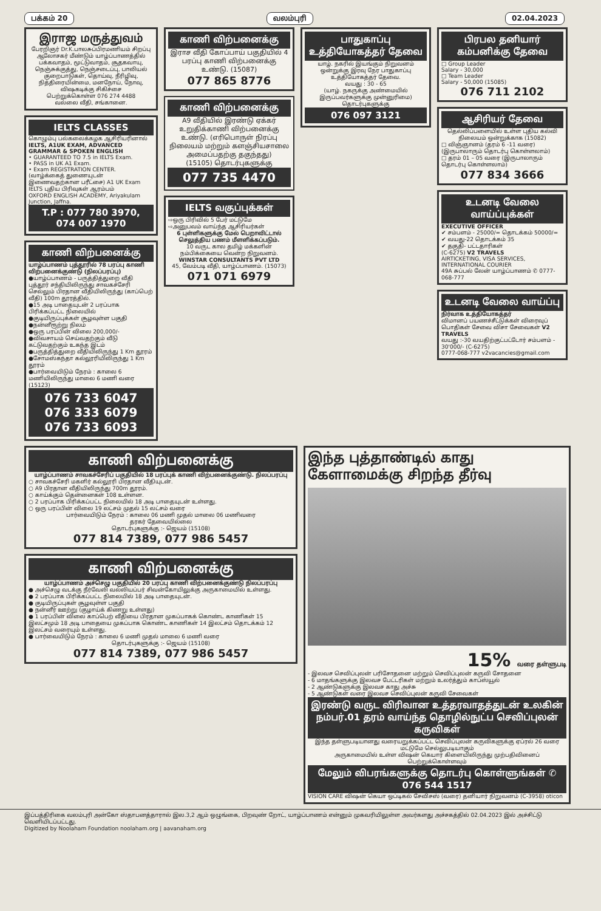பக்கம் 20 வலம்புரி 02.04.2023
இராஜ மருத்துவம்
பேரறிஞர் Dr.K.பாலசுப்பிரமணியம் சிறப்பு ஆலோசகர் மீண்டும் யாழ்ப்பாணத்தில் பக்கவாதம், மூட்டுவாதம், சூதகவாயு, நெஞ்சுக்குத்து, நெஞ்சடைப்பு, பாலியல் குறைபாடுகள், தொய்வு, நீரிழிவு, நித்திரையின்மை, மனநோய், நோவு, விஷகடிக்கு சிகிச்சை
பெற்றுக்கொள்ள 076 274 4488
வல்லை வீதி, சங்கானை.
IELTS CLASSES
கொழும்பு பல்கலைக்கழக ஆசிரியரினால்
IELTS, A1UK EXAM, ADVANCED GRAMMAR & SPOKEN ENGLISH
• GUARANTEED TO 7.5 in IELTS Exam.
• PASS in UK A1 Exam.
• Exam REGISTRATION CENTER.
(வாழ்க்கைத் துணையுடன் இணைவதற்கான பரீட்சை) A1 UK Exam IELTS புதிய பிரிவுகள் ஆரம்பம்
OXFORD ENGLISH ACADEMY, Ariyakulam Junction, Jaffna.
T.P : 077 780 3970, 074 007 1970
காணி விற்பனைக்கு
யாழ்ப்பாணம் புத்தூரில் 78 பரப்பு காணி விற்பனைக்குண்டு (நிலப்பரப்பு)
●யாழ்ப்பாணம் - பருத்தித்துறை வீதி புத்தூர் சந்தியிலிருந்து சாவகச்சேரி செல்லும் பிரதான வீதியிலிருந்து (காப்பெற் வீதி) 100m தூரத்தில்.
●15 அடி பாதையுடன் 2 பரப்பாக பிரிக்கப்பட்ட நிலையில்
●குடியிருப்புக்கள் சூழவுள்ள பகுதி
●நன்னீரூற்று நிலம்
●ஒரு பரப்பின் விலை 200,000/-
●விவசாயம் செய்வதற்கும் வீடு கட்டுவதற்கும் உகந்த இடம்
●பருத்தித்துறை வீதியிலிருந்து 1 Km தூரம்
●சோமஸ்கந்தா கல்லூரியிலிருந்து 1 Km தூரம்
●பார்வையிடும் நேரம் : காலை 6 மணியிலிருந்து மாலை 6 மணி வரை (15123)
076 733 6047
076 333 6079
076 733 6093
காணி விற்பனைக்கு
இராச வீதி கோப்பாய் பகுதியில் 4 பரப்பு காணி விற்பனைக்கு உண்டு. (15087)
077 865 8776
காணி விற்பனைக்கு
A9 வீதியில் இரண்டு ஏக்கர் உறுதிக்காணி விற்பனைக்கு உண்டு. (எரிபொருள் நிரப்பு நிலையம் மற்றும் களஞ்சியசாலை அமைப்பதற்கு தகுந்தது)
(15105) தொடர்புகளுக்கு
077 735 4470
IELTS வகுப்புக்கள்
⇨ஒரு பிரிவில் 5 பேர் மட்டுமே
⇨அனுபவம் வாய்ந்த ஆசிரியர்கள்
6 புள்ளிகளுக்கு மேல் பெறாவிட்டால் செலுத்திய பணம் மீளளிக்கப்படும்.
10 வருட கால தமிழ் மக்களின் நம்பிக்கையை வென்ற நிறுவனம்.
WINSTAR CONSULTANTS PVT LTD
45, வேம்படி வீதி, யாழ்ப்பாணம். (15073)
071 071 6979
பாதுகாப்பு உத்தியோகத்தர் தேவை
யாழ். நகரில் இயங்கும் நிறுவனம் ஒன்றுக்கு இரவு நேர பாதுகாப்பு உத்தியோகத்தர் தேவை.
வயது : 30 - 65
(யாழ். நகருக்கு அண்மையில் இருப்பவர்களுக்கு முன்னுரிமை)
தொடர்புகளுக்கு
076 097 3121
பிரபல தனியார் கம்பனிக்கு தேவை
□ Group Leader
Salary - 30,000
□ Team Leader
Salary - 50,000 (15085)
076 711 2102
ஆசிரியர் தேவை
தெல்லிப்பளையில் உள்ள புதிய கல்வி நிலையம் ஒன்றுக்காக (15082)
□ விஞ்ஞானம் (தரம் 6 -11 வரை) (இருபாலாரும் தொடர்பு கொள்ளலாம்)
□ தரம் 01 – 05 வரை (இருபாலாரும் தொடர்பு கொள்ளலாம்)
077 834 3666
உடனடி வேலை வாய்ப்புக்கள்
EXECUTIVE OFFICER
✔ சம்பளம் - 25000/= தொடக்கம் 50000/=
✔ வயது-22 தொடக்கம் 35
✔ தகுதி- பட்டதாரிகள்
(C-6275) V2 TRAVELS
AIRTICKETING, VISA SERVICES, INTERNATIONAL COURIER
49A சுப்பல் லேன் யாழ்ப்பாணம் ✆ 0777-068-777
உடனடி வேலை வாய்ப்பு
நிர்வாக உத்தியோகத்தர்
விமானப் பயணச்சீட்டுக்கள் விரைவுப் பொதிகள் சேவை விசா சேவைகள் V2 TRAVELS
வயது :-30 வயதிற்குட்பட்டோர் சம்பளம் - 30'000/- (C-6275)
0777-068-777 v2vacancies@gmail.com
காணி விற்பனைக்கு
யாழ்ப்பாணம் சாவகச்சேரிப் பகுதியில் 18 பரப்புக் காணி விற்பனைக்குண்டு. நிலப்பரப்பு
○ சாவகச்சேரி மகளிர் கல்லூரி பிரதான வீதியுடன்.
○ A9 பிரதான வீதியிலிருந்து 700m தூரம்.
○ காய்க்கும் தென்னைகள் 108 உள்ளன.
○ 2 பரப்பாக பிரிக்கப்பட்ட நிலையில் 18 அடி பாதையுடன் உள்ளது.
○ ஒரு பரப்பின் விலை 19 லட்சம் முதல் 15 லட்சம் வரை
பார்வையிடும் நேரம் : காலை 06 மணி முதல் மாலை 06 மணிவரை
தரகர் தேவையில்லை
தொடர்புகளுக்கு :- ஜெயம் (15108)
077 814 7389, 077 986 5457
காணி விற்பனைக்கு
யாழ்ப்பாணம் அச்செழு பகுதியில் 20 பரப்பு காணி விற்பனைக்குண்டு நிலப்பரப்பு
● அச்செழு வடக்கு நீர்வேலி வல்லியப்பர் சிவன்கோயிலுக்கு அருகாமையில் உள்ளது.
● 2 பரப்பாக பிரிக்கப்பட்ட நிலையில் 18 அடி பாதையுடன்.
● குடியிருப்புகள் சூழவுள்ள பகுதி
● நன்னீர் ஊற்று (குழாய்க் கிணறு உள்ளது)
● 1 பரப்பின் விலை காப்பெற் வீதியை பிரதான முகப்பாகக் கொண்ட காணிகள் 15 இலட்சமும் 18 அடி பாதையை முகப்பாக கொண்ட காணிகள் 14 இலட்சம் தொடக்கம் 12 இலட்சம் வரையும் உள்ளது.
● பார்வையிடும் நேரம் : காலை 6 மணி முதல் மாலை 6 மணி வரை
தொடர்புகளுக்கு :- ஜெயம் (15108)
077 814 7389, 077 986 5457
இந்த புத்தாண்டில் காது கேளாமைக்கு சிறந்த தீர்வு
15% வரை தள்ளுபடி
- இலவச செவிப்புலன் பரிசோதனை மற்றும் செவிப்புலன் கருவி சோதனை
- 6 மாதங்களுக்கு இலவச பேட்டரிகள் மற்றும் உலர்த்தும் காப்ஸ்யூல்
- 2 ஆண்டுகளுக்கு இலவச காது அச்சு
- 5 ஆண்டுகள் வரை இலவச செவிப்புலன் கருவி சேவைகள்
இரண்டு வருட விரிவான உத்தரவாதத்துடன் உலகின் நம்பர்.01 தரம் வாய்ந்த தொழில்நுட்ப செவிப்புலன் கருவிகள்
இந்த தள்ளுபடியானது வரையறுக்கப்பட்ட செவிப்புலன் கருவிகளுக்கு ஏப்ரல் 26 வரை மட்டுமே செல்லுபடியாகும்
அருகாமையில் உள்ள விஷன் கெயார் கிளையிலிருந்து முற்பதிவினைப் பெற்றுக்கொள்ளவும்
மேலும் விபரங்களுக்கு தொடர்பு கொள்ளுங்கள் ✆ 076 544 1517
VISION CARE விஷன் கெயா ஒப்டிகல் சேவிசஸ் (வரை) தனியார் நிறுவனம் (C-3958) oticon
இப்பத்திரிகை வலம்புரி அன்கோ ஸ்தாபனத்தாரால் இல.3,2 ஆம் ஒழுங்கை, பிறவுண் றோட், யாழ்ப்பாணம் என்னும் முகவரியிலுள்ள அவர்களது அச்சகத்தில் 02.04.2023 இல் அச்சிட்டு வெளியிடப்பட்டது.
Digitized by Noolaham Foundation noolaham.org | aavanaham.org